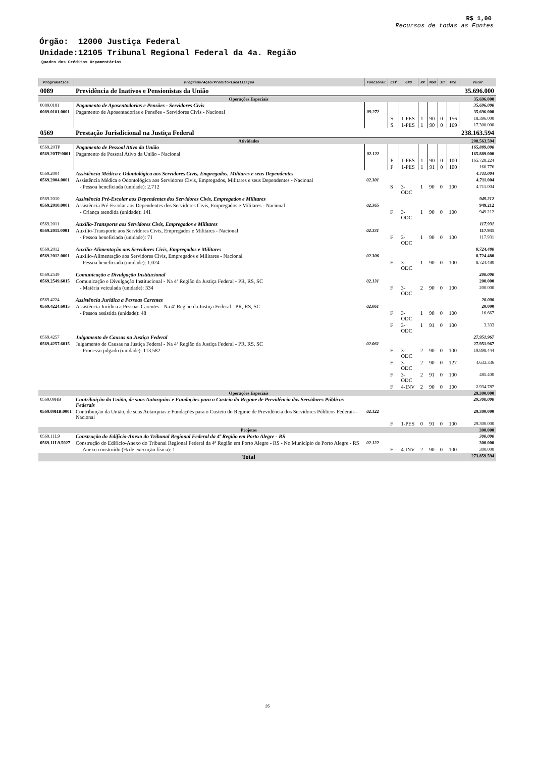R$ 1,00
Recursos de todas as Fontes
Órgão: 12000 Justiça Federal
Unidade:12105 Tribunal Regional Federal da 4a. Região
Quadro dos Créditos Orçamentários
| Programática | Programa/Ação/Produto/Localização | Funcional | Esf | GND | RP | Mod | IU | Fte | Valor |
| --- | --- | --- | --- | --- | --- | --- | --- | --- | --- |
| 0089 | Previdência de Inativos e Pensionistas da União | | | | | | | | 35.696.000 |
| Operações Especiais | | | | | | | | | 35.696.000 |
| 0089.0181 | Pagamento de Aposentadorias e Pensões - Servidores Civis | | | | | | | | 35.696.000 |
| 0089.0181.0001 | Pagamento de Aposentadorias e Pensões - Servidores Civis - Nacional | 09.272 | | | | | | | 35.696.000 |
| | | | S | 1-PES | 1 | 90 | 0 | 156 | 18.396.000 |
| | | | S | 1-PES | 1 | 90 | 0 | 169 | 17.300.000 |
| 0569 | Prestação Jurisdicional na Justiça Federal | | | | | | | | 238.163.594 |
| Atividades | | | | | | | | | 208.563.594 |
| 0569.20TP | Pagamento de Pessoal Ativo da União | | | | | | | | 165.889.000 |
| 0569.20TP.0001 | Pagamento de Pessoal Ativo da União - Nacional | 02.122 | | | | | | | 165.889.000 |
| | | | F | 1-PES | 1 | 90 | 0 | 100 | 165.728.224 |
| | | | F | 1-PES | 1 | 91 | 0 | 100 | 160.776 |
| 0569.2004 | Assistência Médica e Odontológica aos Servidores Civis, Empregados, Militares e seus Dependentes | | | | | | | | 4.711.004 |
| 0569.2004.0001 | Assistência Médica e Odontológica aos Servidores Civis, Empregados, Militares e seus Dependentes - Nacional | 02.301 | | | | | | | 4.711.004 |
| | - Pessoa beneficiada (unidade): 2.712 | | S | 3-ODC | 1 | 90 | 0 | 100 | 4.711.004 |
| 0569.2010 | Assistência Pré-Escolar aos Dependentes dos Servidores Civis, Empregados e Militares | | | | | | | | 949.212 |
| 0569.2010.0001 | Assistência Pré-Escolar aos Dependentes dos Servidores Civis, Empregados e Militares - Nacional | 02.365 | | | | | | | 949.212 |
| | - Criança atendida (unidade): 141 | | F | 3-ODC | 1 | 90 | 0 | 100 | 949.212 |
| 0569.2011 | Auxílio-Transporte aos Servidores Civis, Empregados e Militares | | | | | | | | 117.931 |
| 0569.2011.0001 | Auxílio-Transporte aos Servidores Civis, Empregados e Militares - Nacional | 02.331 | | | | | | | 117.931 |
| | - Pessoa beneficiada (unidade): 71 | | F | 3-ODC | 1 | 90 | 0 | 100 | 117.931 |
| 0569.2012 | Auxílio-Alimentação aos Servidores Civis, Empregados e Militares | | | | | | | | 8.724.480 |
| 0569.2012.0001 | Auxílio-Alimentação aos Servidores Civis, Empregados e Militares - Nacional | 02.306 | | | | | | | 8.724.480 |
| | - Pessoa beneficiada (unidade): 1.024 | | F | 3-ODC | 1 | 90 | 0 | 100 | 8.724.480 |
| 0569.2549 | Comunicação e Divulgação Institucional | | | | | | | | 200.000 |
| 0569.2549.6015 | Comunicação e Divulgação Institucional - Na 4ª Região da Justiça Federal - PR, RS, SC | 02.131 | | | | | | | 200.000 |
| | - Matéria veiculada (unidade): 334 | | F | 3-ODC | 2 | 90 | 0 | 100 | 200.000 |
| 0569.4224 | Assistência Jurídica a Pessoas Carentes | | | | | | | | 20.000 |
| 0569.4224.6015 | Assistência Jurídica a Pessoas Carentes - Na 4ª Região da Justiça Federal - PR, RS, SC | 02.061 | | | | | | | 20.000 |
| | - Pessoa assistida (unidade): 48 | | F | 3-ODC | 1 | 90 | 0 | 100 | 16.667 |
| | | | F | 3-ODC | 1 | 91 | 0 | 100 | 3.333 |
| 0569.4257 | Julgamento de Causas na Justiça Federal | | | | | | | | 27.951.967 |
| 0569.4257.6015 | Julgamento de Causas na Justiça Federal - Na 4ª Região da Justiça Federal - PR, RS, SC | 02.061 | | | | | | | 27.951.967 |
| | - Processo julgado (unidade): 113.582 | | F | 3-ODC | 2 | 90 | 0 | 100 | 19.898.444 |
| | | | F | 3-ODC | 2 | 90 | 0 | 127 | 4.633.336 |
| | | | F | 3-ODC | 2 | 91 | 0 | 100 | 485.400 |
| | | | F | 4-INV | 2 | 90 | 0 | 100 | 2.934.787 |
| Operações Especiais | | | | | | | | | 29.300.000 |
| 0569.09HB | Contribuição da União, de suas Autarquias e Fundações para o Custeio do Regime de Previdência dos Servidores Públicos Federais | | | | | | | | 29.300.000 |
| 0569.09HB.0001 | Contribuição da União, de suas Autarquias e Fundações para o Custeio do Regime de Previdência dos Servidores Públicos Federais - Nacional | 02.122 | | | | | | | 29.300.000 |
| | | | F | 1-PES | 0 | 91 | 0 | 100 | 29.300.000 |
| Projetos | | | | | | | | | 300.000 |
| 0569.11L9 | Construção do Edifício-Anexo do Tribunal Regional Federal da 4ª Região em Porto Alegre - RS | | | | | | | | 300.000 |
| 0569.11L9.5027 | Construção do Edifício-Anexo do Tribunal Regional Federal da 4ª Região em Porto Alegre - RS - No Município de Porto Alegre - RS | 02.122 | | | | | | | 300.000 |
| | - Anexo construído (% de execução física): 1 | | F | 4-INV | 2 | 90 | 0 | 100 | 300.000 |
| Total | | | | | | | | | 273.859.594 |
35